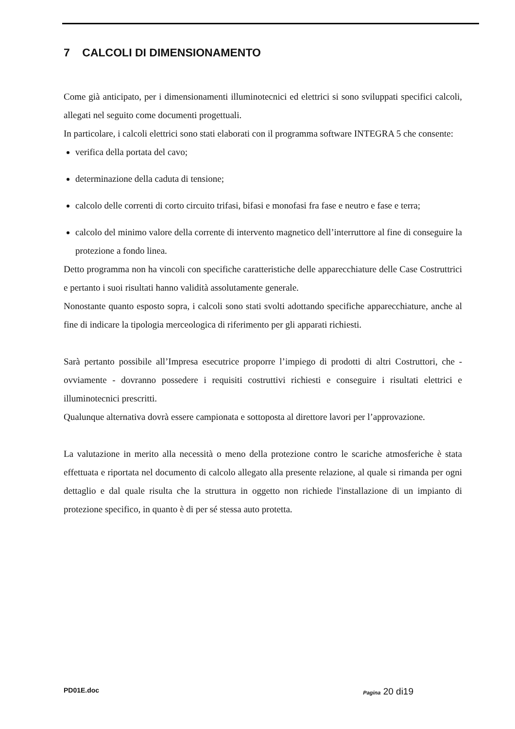7 CALCOLI DI DIMENSIONAMENTO
Come già anticipato, per i dimensionamenti illuminotecnici ed elettrici si sono sviluppati specifici calcoli, allegati nel seguito come documenti progettuali.
In particolare, i calcoli elettrici sono stati elaborati con il programma software INTEGRA 5 che consente:
verifica della portata del cavo;
determinazione della caduta di tensione;
calcolo delle correnti di corto circuito trifasi, bifasi e monofasi fra fase e neutro e fase e terra;
calcolo del minimo valore della corrente di intervento magnetico dell’interruttore al fine di conseguire la protezione a fondo linea.
Detto programma non ha vincoli con specifiche caratteristiche delle apparecchiature delle Case Costruttrici e pertanto i suoi risultati hanno validità assolutamente generale.
Nonostante quanto esposto sopra, i calcoli sono stati svolti adottando specifiche apparecchiature, anche al fine di indicare la tipologia merceologica di riferimento per gli apparati richiesti.
Sarà pertanto possibile all’Impresa esecutrice proporre l’impiego di prodotti di altri Costruttori, che - ovviamente - dovranno possedere i requisiti costruttivi richiesti e conseguire i risultati elettrici e illuminotecnici prescritti.
Qualunque alternativa dovrà essere campionata e sottoposta al direttore lavori per l’approvazione.
La valutazione in merito alla necessità o meno della protezione contro le scariche atmosferiche è stata effettuata e riportata nel documento di calcolo allegato alla presente relazione, al quale si rimanda per ogni dettaglio e dal quale risulta che la struttura in oggetto non richiede l'installazione di un impianto di protezione specifico, in quanto è di per sé stessa auto protetta.
PD01E.doc Pagina 20 di19